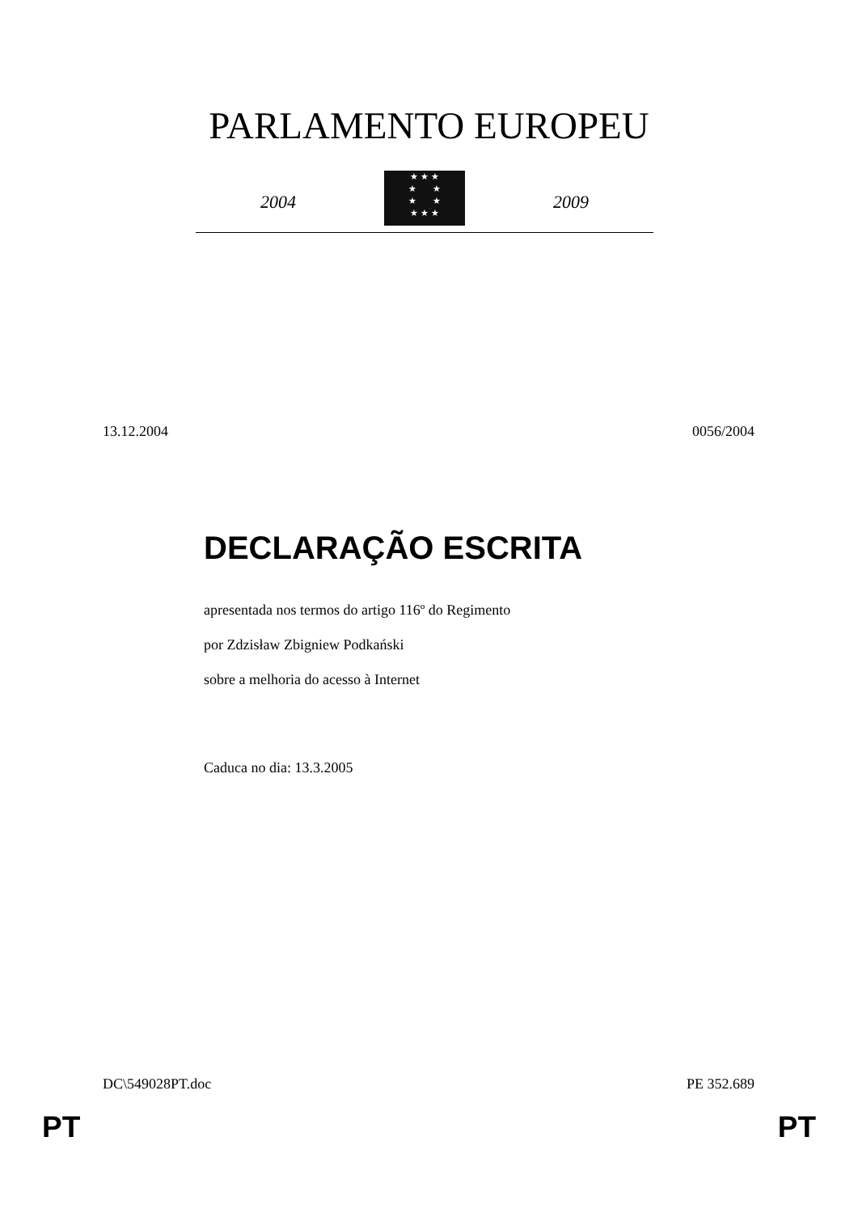PARLAMENTO EUROPEU
2004
★ ★ ★
★ ★
★ ★
★ ★ ★
2009
13.12.2004 0056/2004
DECLARAÇÃO ESCRITA
apresentada nos termos do artigo 116º do Regimento
por Zdzisław Zbigniew Podkański
sobre a melhoria do acesso à Internet
Caduca no dia: 13.3.2005
DC\549028PT.doc PE 352.689
PT PT